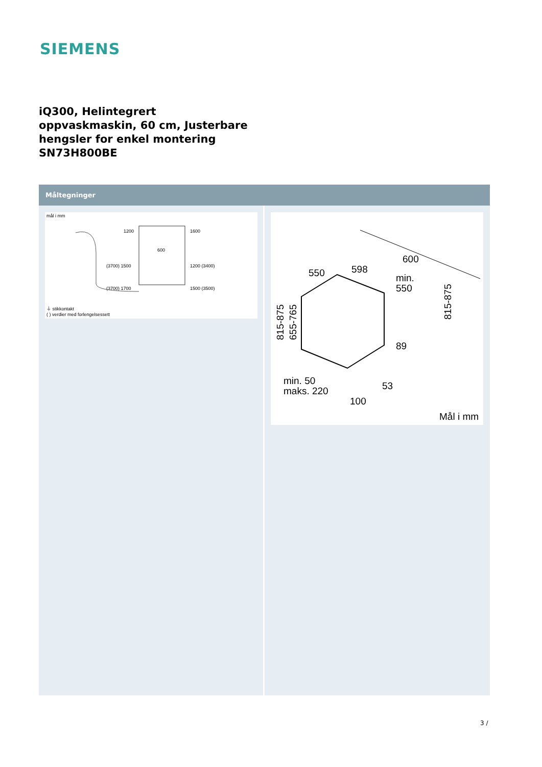SIEMENS
iQ300, Helintegrert oppvaskmaskin, 60 cm, Justerbare hengsler for enkel montering SN73H800BE
Måltegninger
mål i mm
1200
1600
600
(3700) 1500
1200 (3400)
(3700) 1700
1500 (3500)
⏚ stikkontakt
( ) verdier med forlengelsessett
550
598
600
min.
550
89
53
100
min. 50
maks. 220
815-875
655-765
815-875
Mål i mm
3 /